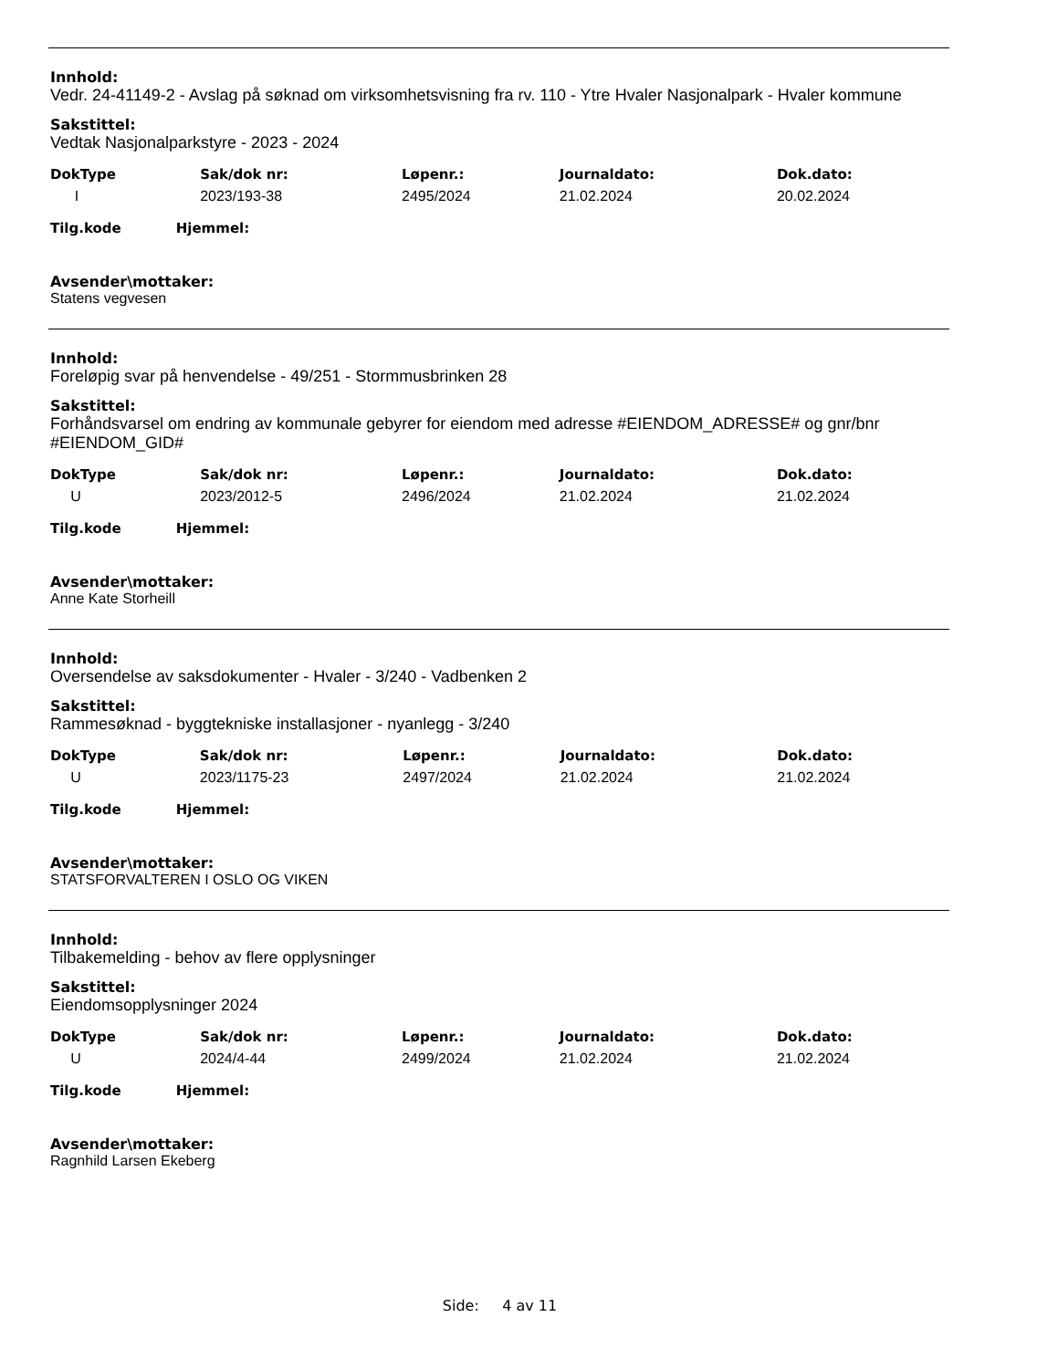Innhold:
Vedr. 24-41149-2 - Avslag på søknad om virksomhetsvisning fra rv. 110 - Ytre Hvaler Nasjonalpark - Hvaler kommune
Sakstittel:
Vedtak Nasjonalparkstyre - 2023 - 2024
| DokType | Sak/dok nr: | Løpenr.: | Journaldato: | Dok.dato: |
| --- | --- | --- | --- | --- |
| I | 2023/193-38 | 2495/2024 | 21.02.2024 | 20.02.2024 |
Tilg.kode Hjemmel:
Avsender\mottaker:
Statens vegvesen
Innhold:
Foreløpig svar på henvendelse - 49/251 - Stormmusbrinken 28
Sakstittel:
Forhåndsvarsel om endring av kommunale gebyrer for eiendom med adresse #EIENDOM_ADRESSE# og gnr/bnr #EIENDOM_GID#
| DokType | Sak/dok nr: | Løpenr.: | Journaldato: | Dok.dato: |
| --- | --- | --- | --- | --- |
| U | 2023/2012-5 | 2496/2024 | 21.02.2024 | 21.02.2024 |
Tilg.kode Hjemmel:
Avsender\mottaker:
Anne Kate Storheill
Innhold:
Oversendelse av saksdokumenter - Hvaler - 3/240 - Vadbenken 2
Sakstittel:
Rammesøknad - byggtekniske installasjoner - nyanlegg - 3/240
| DokType | Sak/dok nr: | Løpenr.: | Journaldato: | Dok.dato: |
| --- | --- | --- | --- | --- |
| U | 2023/1175-23 | 2497/2024 | 21.02.2024 | 21.02.2024 |
Tilg.kode Hjemmel:
Avsender\mottaker:
STATSFORVALTEREN I OSLO OG VIKEN
Innhold:
Tilbakemelding - behov av flere opplysninger
Sakstittel:
Eiendomsopplysninger 2024
| DokType | Sak/dok nr: | Løpenr.: | Journaldato: | Dok.dato: |
| --- | --- | --- | --- | --- |
| U | 2024/4-44 | 2499/2024 | 21.02.2024 | 21.02.2024 |
Tilg.kode Hjemmel:
Avsender\mottaker:
Ragnhild Larsen Ekeberg
Side: 4 av 11